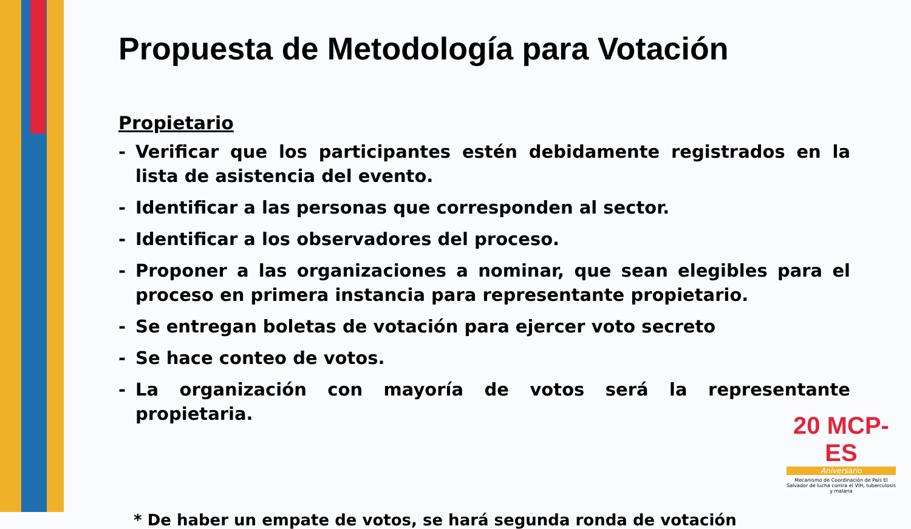Propuesta de Metodología para Votación
Propietario
- Verificar que los participantes estén debidamente registrados en la lista de asistencia del evento.
- Identificar a las personas que corresponden al sector.
- Identificar a los observadores del proceso.
- Proponer a las organizaciones a nominar, que sean elegibles para el proceso en primera instancia para representante propietario.
- Se entregan boletas de votación para ejercer voto secreto
- Se hace conteo de votos.
- La organización con mayoría de votos será la representante propietaria.
* De haber un empate de votos, se hará segunda ronda de votación
20 MCP-ES
Aniversario
Mecanismo de Coordinación de País El Salvador de lucha contra el VIH, tuberculosis y malaria